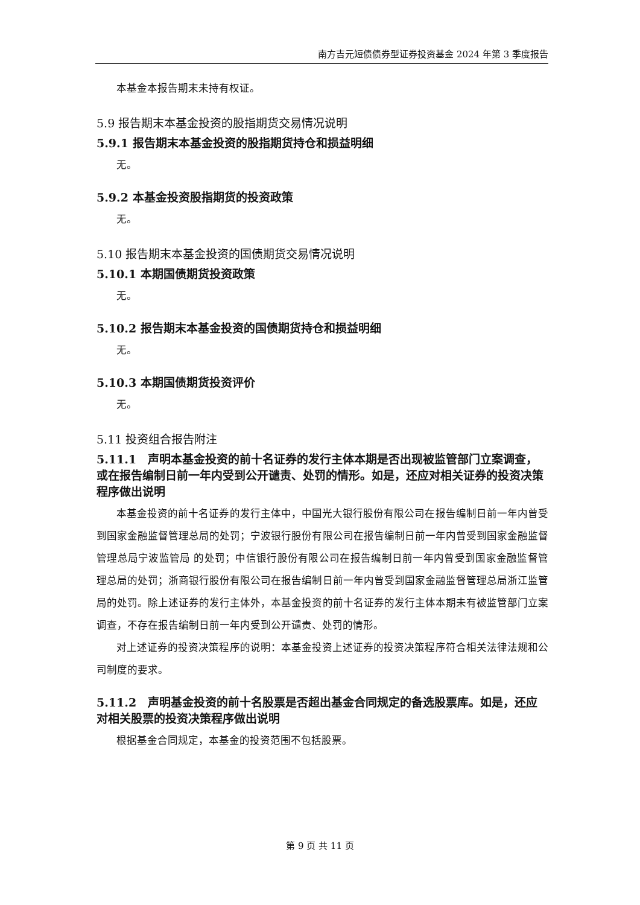南方吉元短债债券型证券投资基金 2024 年第 3 季度报告
本基金本报告期末未持有权证。
5.9 报告期末本基金投资的股指期货交易情况说明
5.9.1 报告期末本基金投资的股指期货持仓和损益明细
无。
5.9.2 本基金投资股指期货的投资政策
无。
5.10 报告期末本基金投资的国债期货交易情况说明
5.10.1 本期国债期货投资政策
无。
5.10.2 报告期末本基金投资的国债期货持仓和损益明细
无。
5.10.3 本期国债期货投资评价
无。
5.11 投资组合报告附注
5.11.1　声明本基金投资的前十名证券的发行主体本期是否出现被监管部门立案调查，或在报告编制日前一年内受到公开谴责、处罚的情形。如是，还应对相关证券的投资决策程序做出说明
本基金投资的前十名证券的发行主体中，中国光大银行股份有限公司在报告编制日前一年内曾受到国家金融监督管理总局的处罚；宁波银行股份有限公司在报告编制日前一年内曾受到国家金融监督管理总局宁波监管局 的处罚；中信银行股份有限公司在报告编制日前一年内曾受到国家金融监督管理总局的处罚；浙商银行股份有限公司在报告编制日前一年内曾受到国家金融监督管理总局浙江监管局的处罚。除上述证券的发行主体外，本基金投资的前十名证券的发行主体本期未有被监管部门立案调查，不存在报告编制日前一年内受到公开谴责、处罚的情形。
对上述证券的投资决策程序的说明：本基金投资上述证券的投资决策程序符合相关法律法规和公司制度的要求。
5.11.2　声明基金投资的前十名股票是否超出基金合同规定的备选股票库。如是，还应对相关股票的投资决策程序做出说明
根据基金合同规定，本基金的投资范围不包括股票。
第 9 页 共 11 页